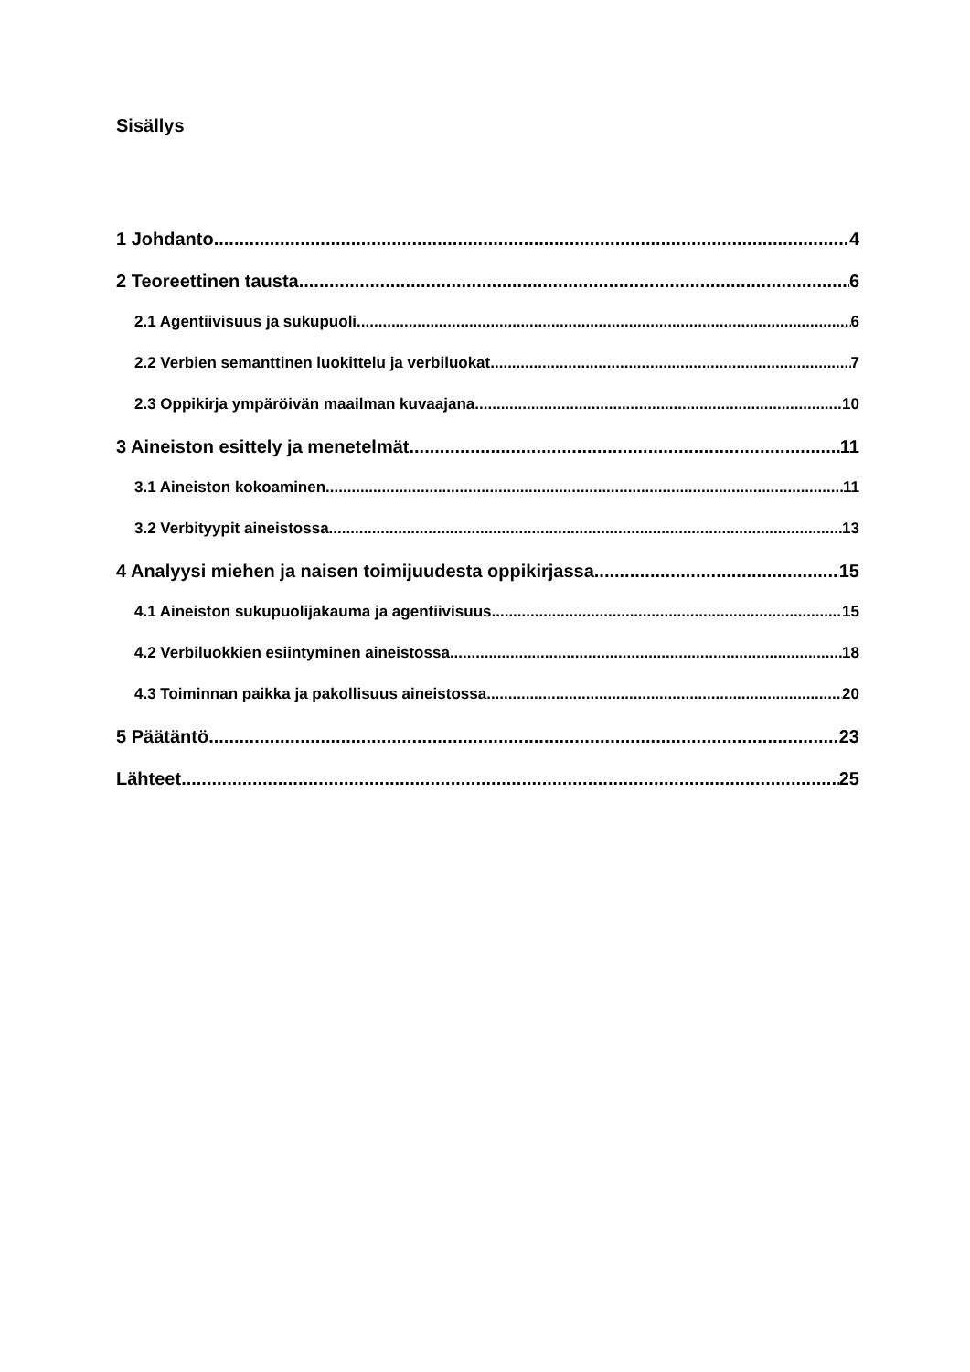Sisällys
1 Johdanto 4
2 Teoreettinen tausta 6
2.1 Agentiivisuus ja sukupuoli 6
2.2 Verbien semanttinen luokittelu ja verbiluokat 7
2.3 Oppikirja ympäröivän maailman kuvaajana 10
3 Aineiston esittely ja menetelmät 11
3.1 Aineiston kokoaminen 11
3.2 Verbityypit aineistossa 13
4 Analyysi miehen ja naisen toimijuudesta oppikirjassa 15
4.1 Aineiston sukupuolijakauma ja agentiivisuus 15
4.2 Verbiluokkien esiintyminen aineistossa 18
4.3 Toiminnan paikka ja pakollisuus aineistossa 20
5 Päätäntö 23
Lähteet 25